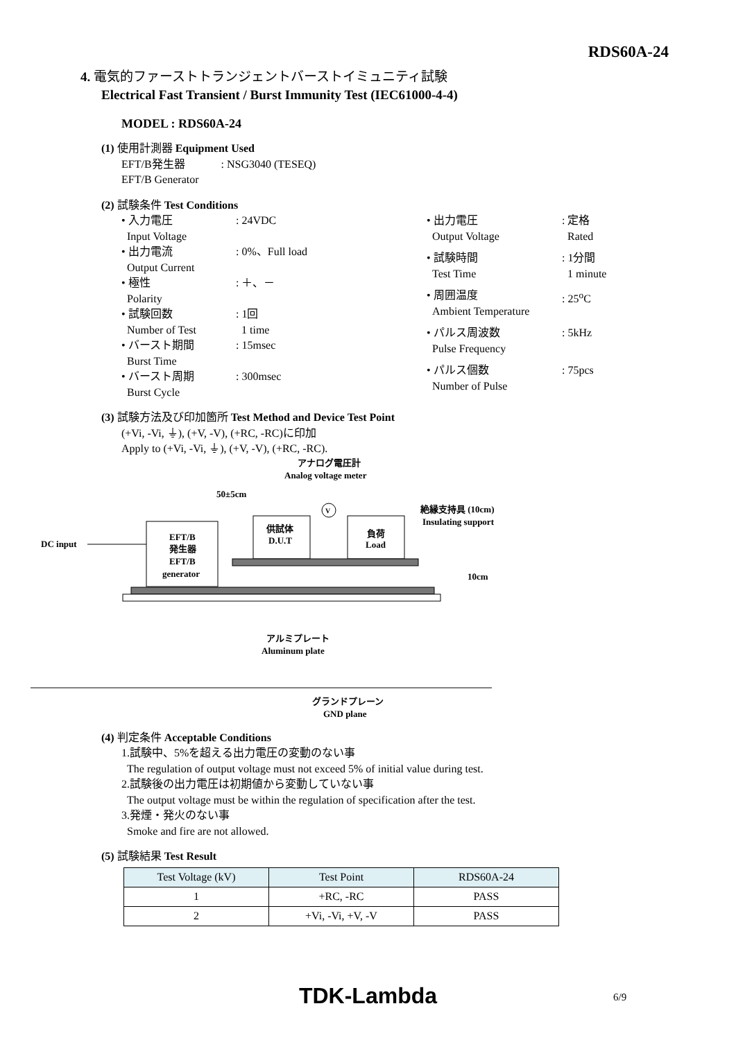RDS60A-24
4. 電気的ファーストトランジェントバーストイミュニティ試験
Electrical Fast Transient / Burst Immunity Test (IEC61000-4-4)
MODEL : RDS60A-24
(1) 使用計測器 Equipment Used
EFT/B発生器 : NSG3040 (TESEQ)
EFT/B Generator
(2) 試験条件 Test Conditions
| • 入力電圧 Input Voltage | : 24VDC |
| • 出力電流 Output Current | : 0%、Full load |
| • 極性 Polarity | : ＋、－ |
| • 試験回数 Number of Test | : 1回 1 time |
| • バースト期間 Burst Time | : 15msec |
| • バースト周期 Burst Cycle | : 300msec |
| • 出力電圧 Output Voltage | : 定格 Rated |
| • 試験時間 Test Time | : 1分間 1 minute |
| • 周囲温度 Ambient Temperature | : 25<sup>o</sup>C |
| • パルス周波数 Pulse Frequency | : 5kHz |
| • パルス個数 Number of Pulse | : 75pcs |
(3) 試験方法及び印加箇所 Test Method and Device Test Point
(+Vi, -Vi, ⏚), (+V, -V), (+RC, -RC)に印加
Apply to (+Vi, -Vi, ⏚), (+V, -V), (+RC, -RC).
アナログ電圧計
Analog voltage meter
50±5cm
絶縁支持具 (10cm)
Insulating support
EFT/B
発生器
EFT/B
generator
DC input
供試体
D.U.T
負荷
Load
V
アルミプレート
Aluminum plate
10cm
グランドプレーン
GND plane
(4) 判定条件 Acceptable Conditions
1.試験中、5%を超える出力電圧の変動のない事
The regulation of output voltage must not exceed 5% of initial value during test.
2.試験後の出力電圧は初期値から変動していない事
The output voltage must be within the regulation of specification after the test.
3.発煙・発火のない事
Smoke and fire are not allowed.
(5) 試験結果 Test Result
| Test Voltage (kV) | Test Point | RDS60A-24 |
| 1 | +RC, -RC | PASS |
| 2 | +Vi, -Vi, +V, -V | PASS |
TDK-Lambda 6/9